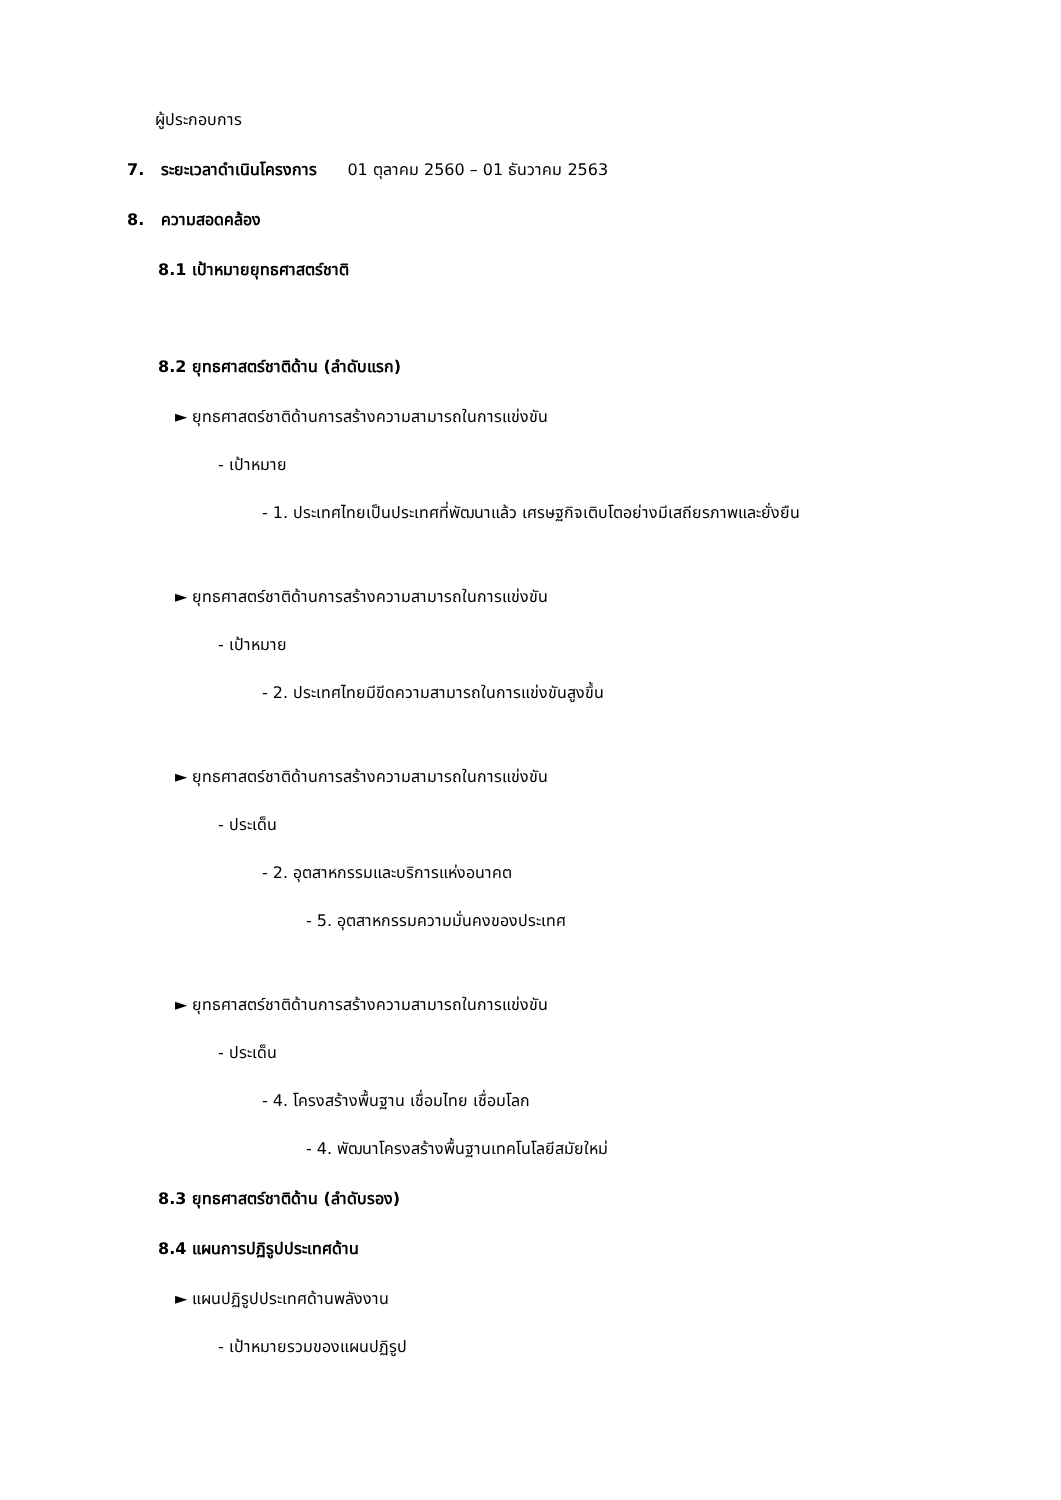ผู้ประกอบการ
7. ระยะเวลาดำเนินโครงการ 01 ตุลาคม 2560 – 01 ธันวาคม 2563
8. ความสอดคล้อง
8.1 เป้าหมายยุทธศาสตร์ชาติ
8.2 ยุทธศาสตร์ชาติด้าน (ลำดับแรก)
► ยุทธศาสตร์ชาติด้านการสร้างความสามารถในการแข่งขัน
- เป้าหมาย
- 1. ประเทศไทยเป็นประเทศที่พัฒนาแล้ว เศรษฐกิจเติบโตอย่างมีเสถียรภาพและยั่งยืน
► ยุทธศาสตร์ชาติด้านการสร้างความสามารถในการแข่งขัน
- เป้าหมาย
- 2. ประเทศไทยมีขีดความสามารถในการแข่งขันสูงขึ้น
► ยุทธศาสตร์ชาติด้านการสร้างความสามารถในการแข่งขัน
- ประเด็น
- 2. อุตสาหกรรมและบริการแห่งอนาคต
- 5. อุตสาหกรรมความมั่นคงของประเทศ
► ยุทธศาสตร์ชาติด้านการสร้างความสามารถในการแข่งขัน
- ประเด็น
- 4. โครงสร้างพื้นฐาน เชื่อมไทย เชื่อมโลก
- 4. พัฒนาโครงสร้างพื้นฐานเทคโนโลยีสมัยใหม่
8.3 ยุทธศาสตร์ชาติด้าน (ลำดับรอง)
8.4 แผนการปฏิรูปประเทศด้าน
► แผนปฏิรูปประเทศด้านพลังงาน
- เป้าหมายรวมของแผนปฏิรูป